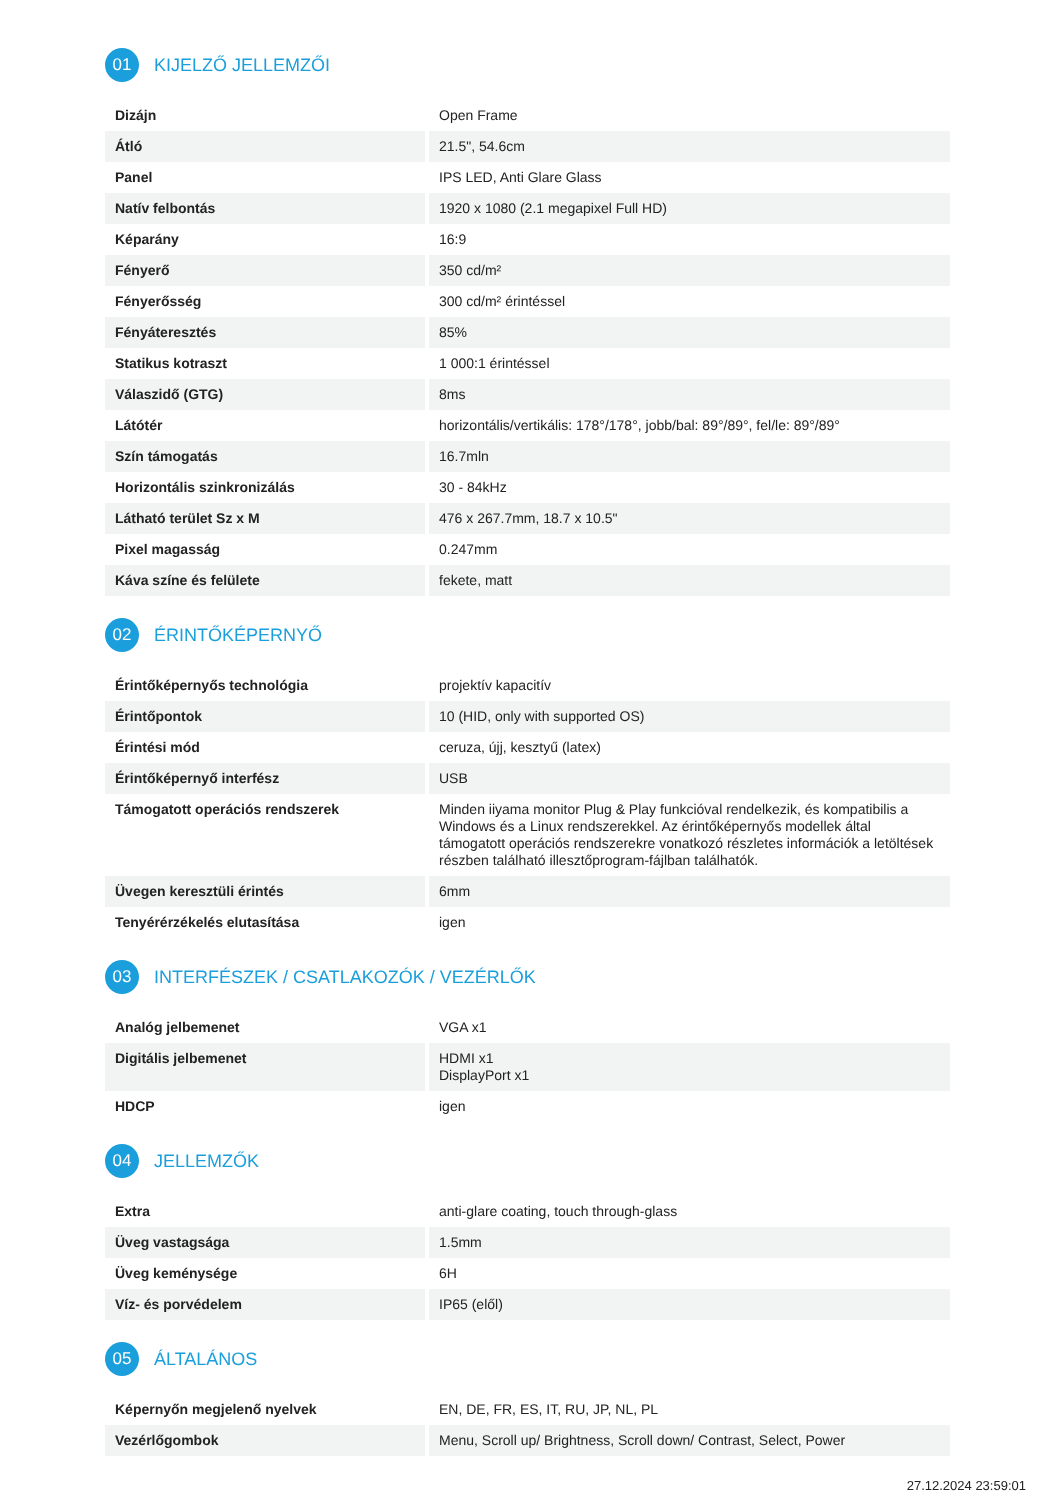01
KIJELZŐ JELLEMZŐI
| Dizájn | Open Frame |
| Átló | 21.5", 54.6cm |
| Panel | IPS LED, Anti Glare Glass |
| Natív felbontás | 1920 x 1080 (2.1 megapixel Full HD) |
| Képarány | 16:9 |
| Fényerő | 350 cd/m² |
| Fényerősség | 300 cd/m² érintéssel |
| Fényáteresztés | 85% |
| Statikus kotraszt | 1 000:1 érintéssel |
| Válaszidő (GTG) | 8ms |
| Látótér | horizontális/vertikális: 178°/178°, jobb/bal: 89°/89°, fel/le: 89°/89° |
| Szín támogatás | 16.7mln |
| Horizontális szinkronizálás | 30 - 84kHz |
| Látható terület Sz x M | 476 x 267.7mm, 18.7 x 10.5" |
| Pixel magasság | 0.247mm |
| Káva színe és felülete | fekete, matt |
02
ÉRINTŐKÉPERNYŐ
| Érintőképernyős technológia | projektív kapacitív |
| Érintőpontok | 10 (HID, only with supported OS) |
| Érintési mód | ceruza, újj, kesztyű (latex) |
| Érintőképernyő interfész | USB |
| Támogatott operációs rendszerek | Minden iiyama monitor Plug & Play funkcióval rendelkezik, és kompatibilis a Windows és a Linux rendszerekkel. Az érintőképernyős modellek által támogatott operációs rendszerekre vonatkozó részletes információk a letöltések részben található illesztőprogram-fájlban találhatók. |
| Üvegen keresztüli érintés | 6mm |
| Tenyérérzékelés elutasítása | igen |
03
INTERFÉSZEK / CSATLAKOZÓK / VEZÉRLŐK
| Analóg jelbemenet | VGA x1 |
| Digitális jelbemenet | HDMI x1 DisplayPort x1 |
| HDCP | igen |
04
JELLEMZŐK
| Extra | anti-glare coating, touch through-glass |
| Üveg vastagsága | 1.5mm |
| Üveg keménysége | 6H |
| Víz- és porvédelem | IP65 (elől) |
05
ÁLTALÁNOS
| Képernyőn megjelenő nyelvek | EN, DE, FR, ES, IT, RU, JP, NL, PL |
| Vezérlőgombok | Menu, Scroll up/ Brightness, Scroll down/ Contrast, Select, Power |
27.12.2024 23:59:01